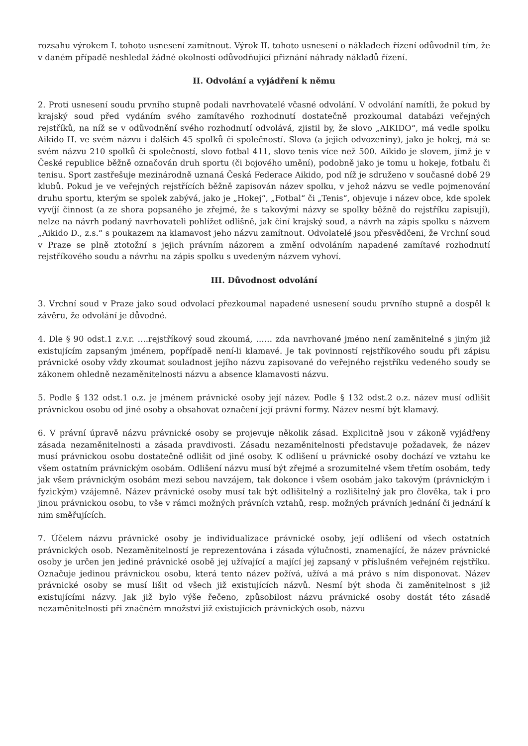rozsahu výrokem I. tohoto usnesení zamítnout. Výrok II. tohoto usnesení o nákladech řízení odůvodnil tím, že v daném případě neshledal žádné okolnosti odůvodňující přiznání náhrady nákladů řízení.
II. Odvolání a vyjádření k němu
2. Proti usnesení soudu prvního stupně podali navrhovatelé včasné odvolání. V odvolání namítli, že pokud by krajský soud před vydáním svého zamítavého rozhodnutí dostatečně prozkoumal databázi veřejných rejstříků, na níž se v odůvodnění svého rozhodnutí odvolává, zjistil by, že slovo „AIKIDO“, má vedle spolku Aikido H. ve svém názvu i dalších 45 spolků či společností. Slova (a jejich odvozeniny), jako je hokej, má se svém názvu 210 spolků či společností, slovo fotbal 411, slovo tenis více než 500. Aikido je slovem, jímž je v České republice běžně označován druh sportu (či bojového umění), podobně jako je tomu u hokeje, fotbalu či tenisu. Sport zastřešuje mezinárodně uznaná Česká Federace Aikido, pod níž je sdruženo v současné době 29 klubů. Pokud je ve veřejných rejstřících běžně zapisován název spolku, v jehož názvu se vedle pojmenování druhu sportu, kterým se spolek zabývá, jako je „Hokej“, „Fotbal“ či „Tenis“, objevuje i název obce, kde spolek vyvíjí činnost (a ze shora popsaného je zřejmé, že s takovými názvy se spolky běžně do rejstříku zapisují), nelze na návrh podaný navrhovateli pohlížet odlišně, jak činí krajský soud, a návrh na zápis spolku s názvem „Aikido D., z.s.“ s poukazem na klamavost jeho názvu zamítnout. Odvolatelé jsou přesvědčeni, že Vrchní soud v Praze se plně ztotožní s jejich právním názorem a změní odvoláním napadené zamítavé rozhodnutí rejstříkového soudu a návrhu na zápis spolku s uvedeným názvem vyhoví.
III. Důvodnost odvolání
3. Vrchní soud v Praze jako soud odvolací přezkoumal napadené usnesení soudu prvního stupně a dospěl k závěru, že odvolání je důvodné.
4. Dle § 90 odst.1 z.v.r. ….rejstříkový soud zkoumá, …… zda navrhované jméno není zaměnitelné s jiným již existujícím zapsaným jménem, popřípadě není-li klamavé. Je tak povinností rejstříkového soudu při zápisu právnické osoby vždy zkoumat souladnost jejího názvu zapisované do veřejného rejstříku vedeného soudy se zákonem ohledně nezaměnitelnosti názvu a absence klamavosti názvu.
5. Podle § 132 odst.1 o.z. je jménem právnické osoby její název. Podle § 132 odst.2 o.z. název musí odlišit právnickou osobu od jiné osoby a obsahovat označení její právní formy. Název nesmí být klamavý.
6. V právní úpravě názvu právnické osoby se projevuje několik zásad. Explicitně jsou v zákoně vyjádřeny zásada nezaměnitelnosti a zásada pravdivosti. Zásadu nezaměnitelnosti představuje požadavek, že název musí právnickou osobu dostatečně odlišit od jiné osoby. K odlišení u právnické osoby dochází ve vztahu ke všem ostatním právnickým osobám. Odlišení názvu musí být zřejmé a srozumitelné všem třetím osobám, tedy jak všem právnickým osobám mezi sebou navzájem, tak dokonce i všem osobám jako takovým (právnickým i fyzickým) vzájemně. Název právnické osoby musí tak být odlišitelný a rozlišitelný jak pro člověka, tak i pro jinou právnickou osobu, to vše v rámci možných právních vztahů, resp. možných právních jednání či jednání k nim směřujících.
7. Účelem názvu právnické osoby je individualizace právnické osoby, její odlišení od všech ostatních právnických osob. Nezaměnitelností je reprezentována i zásada výlučnosti, znamenající, že název právnické osoby je určen jen jediné právnické osobě jej užívající a mající jej zapsaný v příslušném veřejném rejstříku. Označuje jedinou právnickou osobu, která tento název požívá, užívá a má právo s ním disponovat. Název právnické osoby se musí lišit od všech již existujících názvů. Nesmí být shoda či zaměnitelnost s již existujícími názvy. Jak již bylo výše řečeno, způsobilost názvu právnické osoby dostát této zásadě nezaměnitelnosti při značném množství již existujících právnických osob, názvu